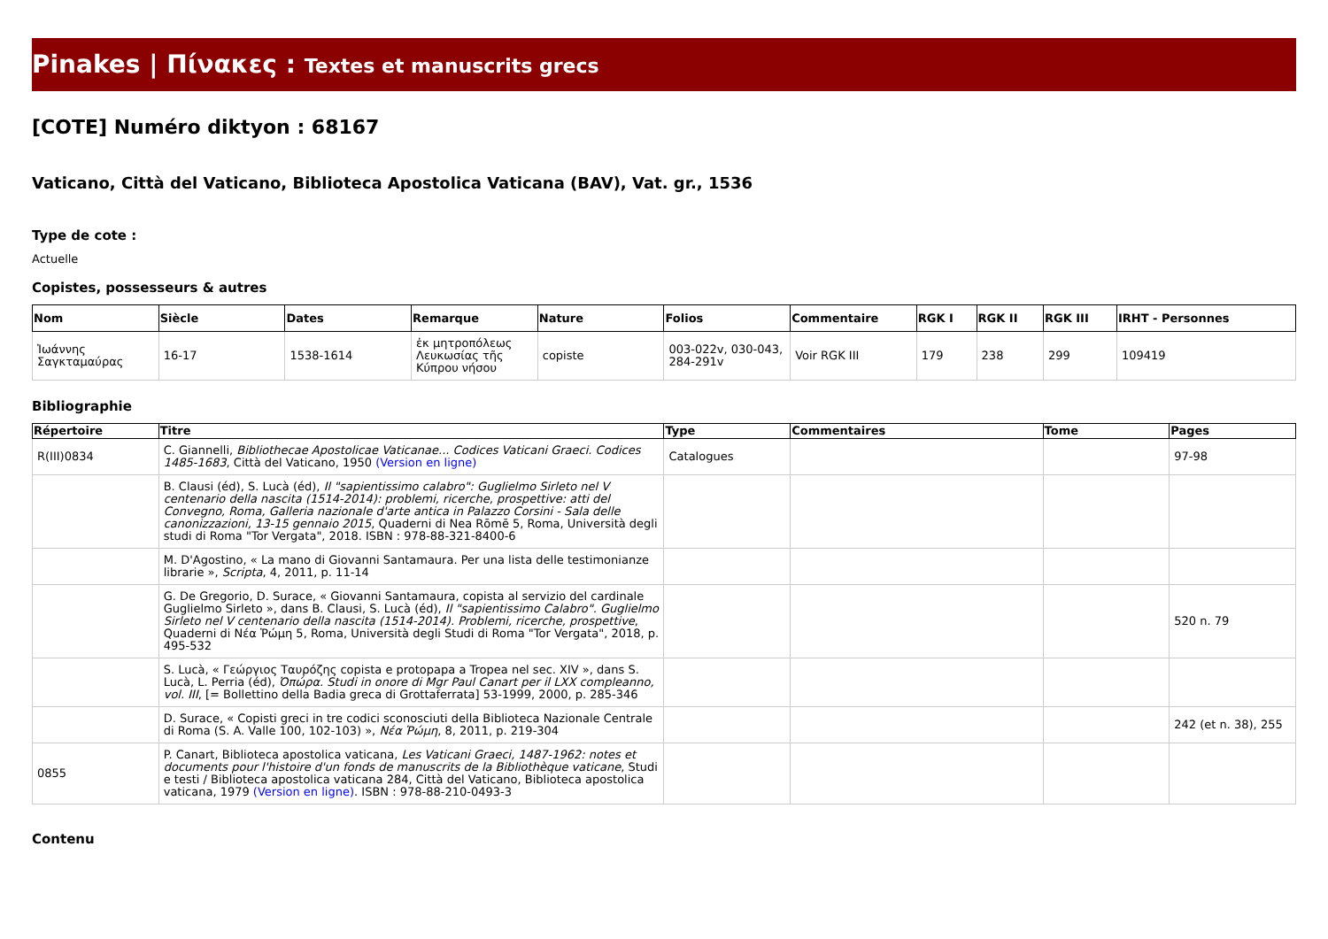Pinakes | Πίνακες : Textes et manuscrits grecs
[COTE] Numéro diktyon : 68167
Vaticano, Città del Vaticano, Biblioteca Apostolica Vaticana (BAV), Vat. gr., 1536
Type de cote :
Actuelle
Copistes, possesseurs & autres
| Nom | Siècle | Dates | Remarque | Nature | Folios | Commentaire | RGK I | RGK II | RGK III | IRHT - Personnes |
| --- | --- | --- | --- | --- | --- | --- | --- | --- | --- | --- |
| Ἰωάννης Σαγκταμαύρας | 16-17 | 1538-1614 | ἐκ μητροπόλεως Λευκωσίας τῆς Κύπρου νήσου | copiste | 003-022v, 030-043, 284-291v | Voir RGK III | 179 | 238 | 299 | 109419 |
Bibliographie
| Répertoire | Titre | Type | Commentaires | Tome | Pages |
| --- | --- | --- | --- | --- | --- |
| R(III)0834 | C. Giannelli, Bibliothecae Apostolicae Vaticanae... Codices Vaticani Graeci. Codices 1485-1683 , Città del Vaticano, 1950 (Version en ligne) | Catalogues | | | 97-98 |
| | B. Clausi (éd), S. Lucà (éd), Il "sapientissimo calabro": Guglielmo Sirleto nel V centenario della nascita (1514-2014): problemi, ricerche, prospettive: atti del Convegno, Roma, Galleria nazionale d'arte antica in Palazzo Corsini - Sala delle canonizzazioni, 13-15 gennaio 2015 , Quaderni di Nea Rōmē 5, Roma, Università degli studi di Roma "Tor Vergata", 2018. ISBN : 978-88-321-8400-6 | | | | |
| | M. D'Agostino, « La mano di Giovanni Santamaura. Per una lista delle testimonianze librarie », Scripta , 4, 2011, p. 11-14 | | | | |
| | G. De Gregorio, D. Surace, « Giovanni Santamaura, copista al servizio del cardinale Guglielmo Sirleto », dans B. Clausi, S. Lucà (éd), Il "sapientissimo Calabro". Guglielmo Sirleto nel V centenario della nascita (1514-2014). Problemi, ricerche, prospettive , Quaderni di Νέα Ῥώμη 5, Roma, Università degli Studi di Roma "Tor Vergata", 2018, p. 495-532 | | | | 520 n. 79 |
| | S. Lucà, « Γεώργιος Ταυρόζης copista e protopapa a Tropea nel sec. XIV », dans S. Lucà, L. Perria (éd), Ὀπώρα. Studi in onore di Mgr Paul Canart per il LXX compleanno, vol. III , [= Bollettino della Badia greca di Grottaferrata] 53-1999, 2000, p. 285-346 | | | | |
| | D. Surace, « Copisti greci in tre codici sconosciuti della Biblioteca Nazionale Centrale di Roma (S. A. Valle 100, 102-103) », Νέα Ῥώμη , 8, 2011, p. 219-304 | | | | 242 (et n. 38), 255 |
| 0855 | P. Canart, Biblioteca apostolica vaticana, Les Vaticani Graeci, 1487-1962: notes et documents pour l'histoire d'un fonds de manuscrits de la Bibliothèque vaticane , Studi e testi / Biblioteca apostolica vaticana 284, Città del Vaticano, Biblioteca apostolica vaticana, 1979 (Version en ligne) . ISBN : 978-88-210-0493-3 | | | | |
Contenu